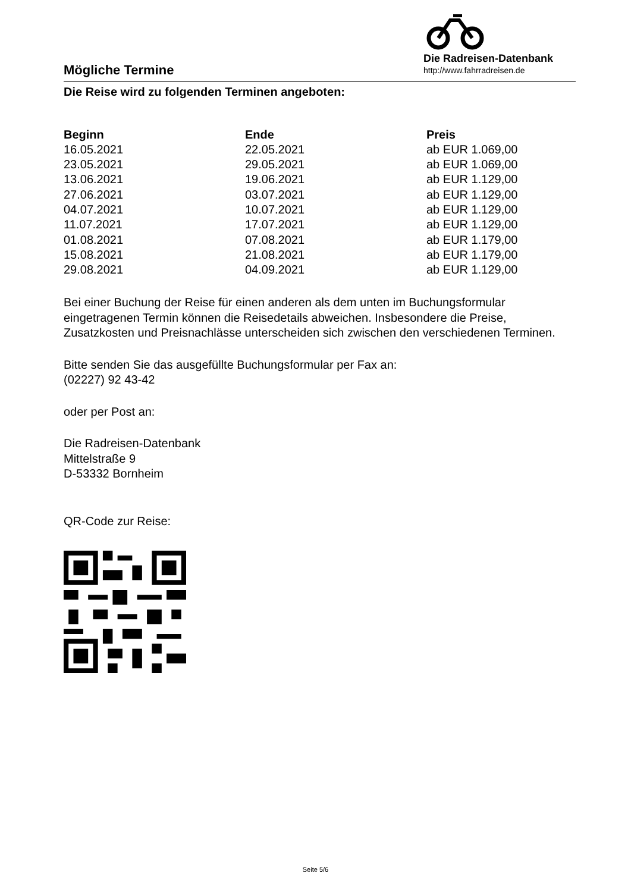Mögliche Termine
Die Radreisen-Datenbank
http://www.fahrradreisen.de
Die Reise wird zu folgenden Terminen angeboten:
| Beginn | Ende | Preis |
| --- | --- | --- |
| 16.05.2021 | 22.05.2021 | ab EUR 1.069,00 |
| 23.05.2021 | 29.05.2021 | ab EUR 1.069,00 |
| 13.06.2021 | 19.06.2021 | ab EUR 1.129,00 |
| 27.06.2021 | 03.07.2021 | ab EUR 1.129,00 |
| 04.07.2021 | 10.07.2021 | ab EUR 1.129,00 |
| 11.07.2021 | 17.07.2021 | ab EUR 1.129,00 |
| 01.08.2021 | 07.08.2021 | ab EUR 1.179,00 |
| 15.08.2021 | 21.08.2021 | ab EUR 1.179,00 |
| 29.08.2021 | 04.09.2021 | ab EUR 1.129,00 |
Bei einer Buchung der Reise für einen anderen als dem unten im Buchungsformular eingetragenen Termin können die Reisedetails abweichen. Insbesondere die Preise, Zusatzkosten und Preisnachlässe unterscheiden sich zwischen den verschiedenen Terminen.
Bitte senden Sie das ausgefüllte Buchungsformular per Fax an:
(02227) 92 43-42
oder per Post an:
Die Radreisen-Datenbank
Mittelstraße 9
D-53332 Bornheim
QR-Code zur Reise:
Seite 5/6